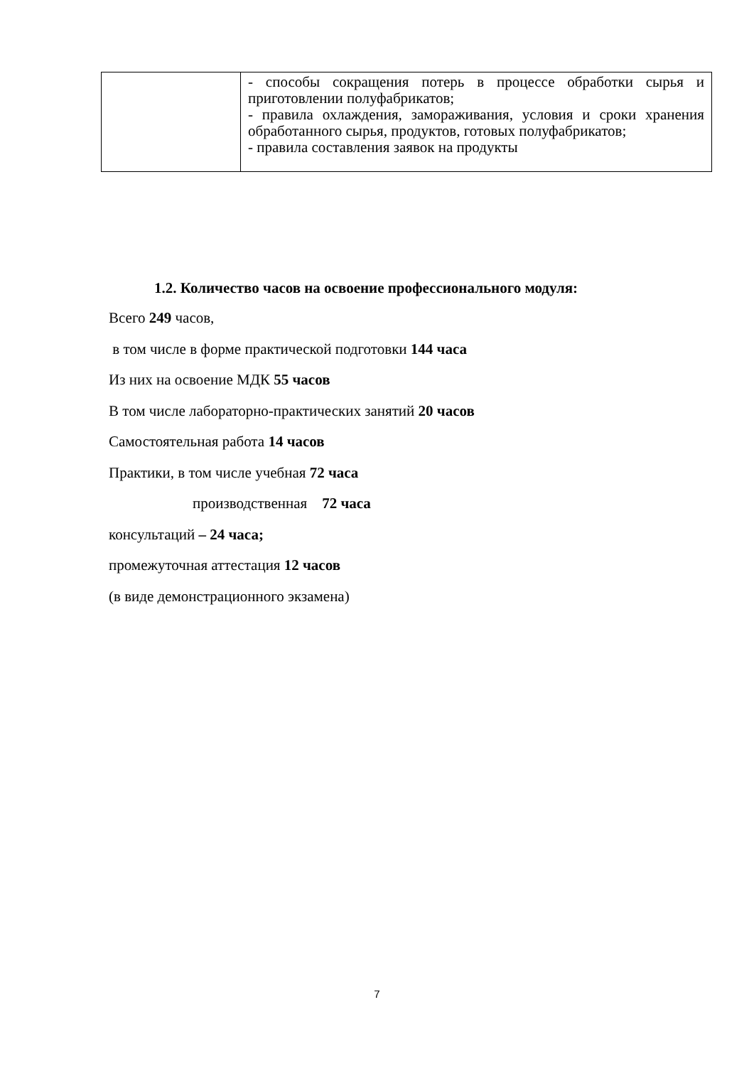| | - способы сокращения потерь в процессе обработки сырья и приготовлении полуфабрикатов; - правила охлаждения, замораживания, условия и сроки хранения обработанного сырья, продуктов, готовых полуфабрикатов; - правила составления заявок на продукты |
1.2. Количество часов на освоение профессионального модуля:
Всего 249 часов,
в том числе в форме практической подготовки 144 часа
Из них на освоение МДК 55 часов
В том числе лабораторно-практических занятий 20 часов
Самостоятельная работа 14 часов
Практики, в том числе учебная 72 часа
производственная 72 часа
консультаций – 24 часа;
промежуточная аттестация 12 часов
(в виде демонстрационного экзамена)
7